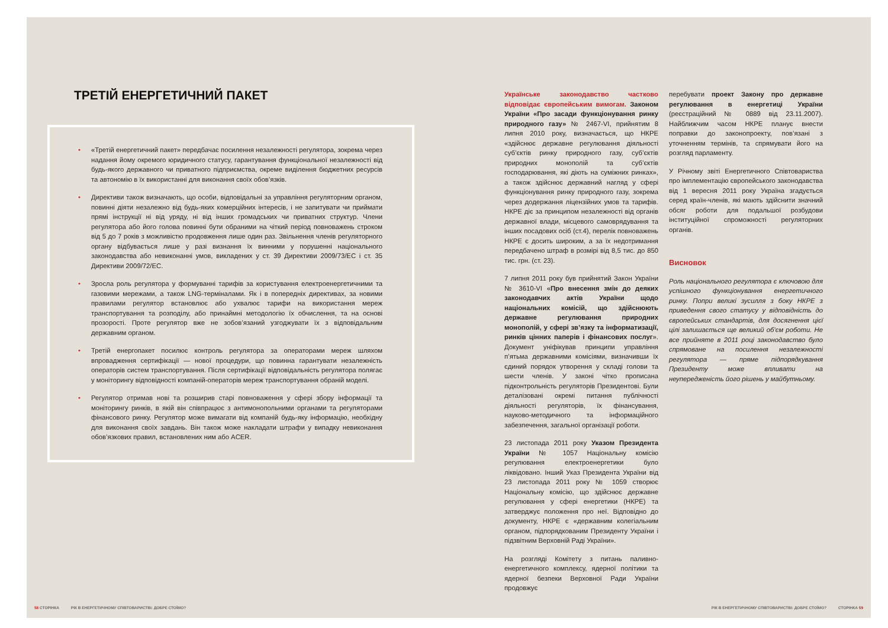ТРЕТІЙ ЕНЕРГЕТИЧНИЙ ПАКЕТ
• «Третій енергетичний пакет» передбачає посилення незалежності регулятора, зокрема через надання йому окремого юридичного статусу, гарантування функціональної незалежності від будь-якого державного чи приватного підприємства, окреме виділення бюджетних ресурсів та автономію в їх використанні для виконання своїх обов’язків.
• Директиви також визначають, що особи, відповідальні за управління регуляторним органом, повинні діяти незалежно від будь-яких комерційних інтересів, і не запитувати чи приймати прямі інструкції ні від уряду, ні від інших громадських чи приватних структур. Члени регулятора або його голова повинні бути обраними на чіткий період повноважень строком від 5 до 7 років з можливістю продовження лише один раз. Звільнення членів регуляторного органу відбувається лише у разі визнання їх винними у порушенні національного законодавства або невиконанні умов, викладених у ст. 39 Директиви 2009/73/ЕС і ст. 35 Директиви 2009/72/ЕС.
• Зросла роль регулятора у формуванні тарифів за користування електроенергетичними та газовими мережами, а також LNG-терміналами. Як і в попередніх директивах, за новими правилами регулятор встановлює або ухвалює тарифи на використання мереж транспортування та розподілу, або принаймні методологію їх обчислення, та на основі прозорості. Проте регулятор вже не зобов’язаний узгоджувати їх з відповідальним державним органом.
• Третій енергопакет посилює контроль регулятора за операторами мереж шляхом впровадження сертифікації — нової процедури, що повинна гарантувати незалежність операторів систем транспортування. Після сертифікації відповідальність регулятора полягає у моніторингу відповідності компаній-операторів мереж транспортування обраній моделі.
• Регулятор отримав нові та розширив старі повноваження у сфері збору інформації та моніторингу ринків, в якій він співпрацює з антимонопольними органами та регуляторами фінансового ринку. Регулятор може вимагати від компаній будь-яку інформацію, необхідну для виконання своїх завдань. Він також може накладати штрафи у випадку невиконання обов’язкових правил, встановлених ним або ACER.
Українське законодавство частково відповідає європейським вимогам. Законом України «Про засади функціонування ринку природного газу» № 2467-VI, прийнятим 8 липня 2010 року, визначається, що НКРЕ «здійснює державне регулювання діяльності суб’єктів ринку природного газу, суб’єктів природних монополій та суб’єктів господарювання, які діють на суміжних ринках», а також здійснює державний нагляд у сфері функціонування ринку природного газу, зокрема через додержання ліцензійних умов та тарифів. НКРЕ діє за принципом незалежності від органів державної влади, місцевого самоврядування та інших посадових осіб (ст.4), перелік повноважень НКРЕ є досить широким, а за їх недотримання передбачено штраф в розмірі від 8,5 тис. до 850 тис. грн. (ст. 23).
7 липня 2011 року був прийнятий Закон України № 3610-VI «Про внесення змін до деяких законодавчих актів України щодо національних комісій, що здійснюють державне регулювання природних монополій, у сфері зв’язку та інформатизації, ринків цінних паперів і фінансових послуг». Документ уніфікував принципи управління п’ятьма державними комісіями, визначивши їх єдиний порядок утворення у складі голови та шести членів. У законі чітко прописана підконтрольність регуляторів Президентові. Були деталізовані окремі питання публічності діяльності регуляторів, їх фінансування, науково-методичного та інформаційного забезпечення, загальної організації роботи.
23 листопада 2011 року Указом Президента України № 1057 Національну комісію регулювання електроенергетики було ліквідовано. Інший Указ Президента України від 23 листопада 2011 року № 1059 створює Національну комісію, що здійснює державне регулювання у сфері енергетики (НКРЕ) та затверджує положення про неї. Відповідно до документу, НКРЕ є «державним колегіальним органом, підпорядкованим Президенту України і підзвітним Верховній Раді України».
На розгляді Комітету з питань паливно-енергетичного комплексу, ядерної політики та ядерної безпеки Верховної Ради України продовжує
перебувати проект Закону про державне регулювання в енергетиці України (реєстраційний № 0889 від 23.11.2007). Найближчим часом НКРЕ планує внести поправки до законопроекту, пов’язані з уточненням термінів, та спрямувати його на розгляд парламенту.
У Річному звіті Енергетичного Співтовариства про імплементацію європейського законодавства від 1 вересня 2011 року Україна згадується серед країн-членів, які мають здійснити значний обсяг роботи для подальшої розбудови інституційної спроможності регуляторних органів.
Висновок
Роль національного регулятора є ключовою для успішного функціонування енергетичного ринку. Попри великі зусилля з боку НКРЕ з приведення свого статусу у відповідність до європейських стандартів, для досягнення цієї цілі залишається ще великий об’єм роботи. Не все прийняте в 2011 році законодавство було спрямоване на посилення незалежності регулятора — пряме підпорядкування Президенту може впливати на неупередженість його рішень у майбутньому.
58 СТОРІНКА РІК В ЕНЕРГЕТИЧНОМУ СПІВТОВАРИСТВІ: ДОБРЕ СТОЇМО?
РІК В ЕНЕРГЕТИЧНОМУ СПІВТОВАРИСТВІ: ДОБРЕ СТОЇМО? СТОРІНКА 59